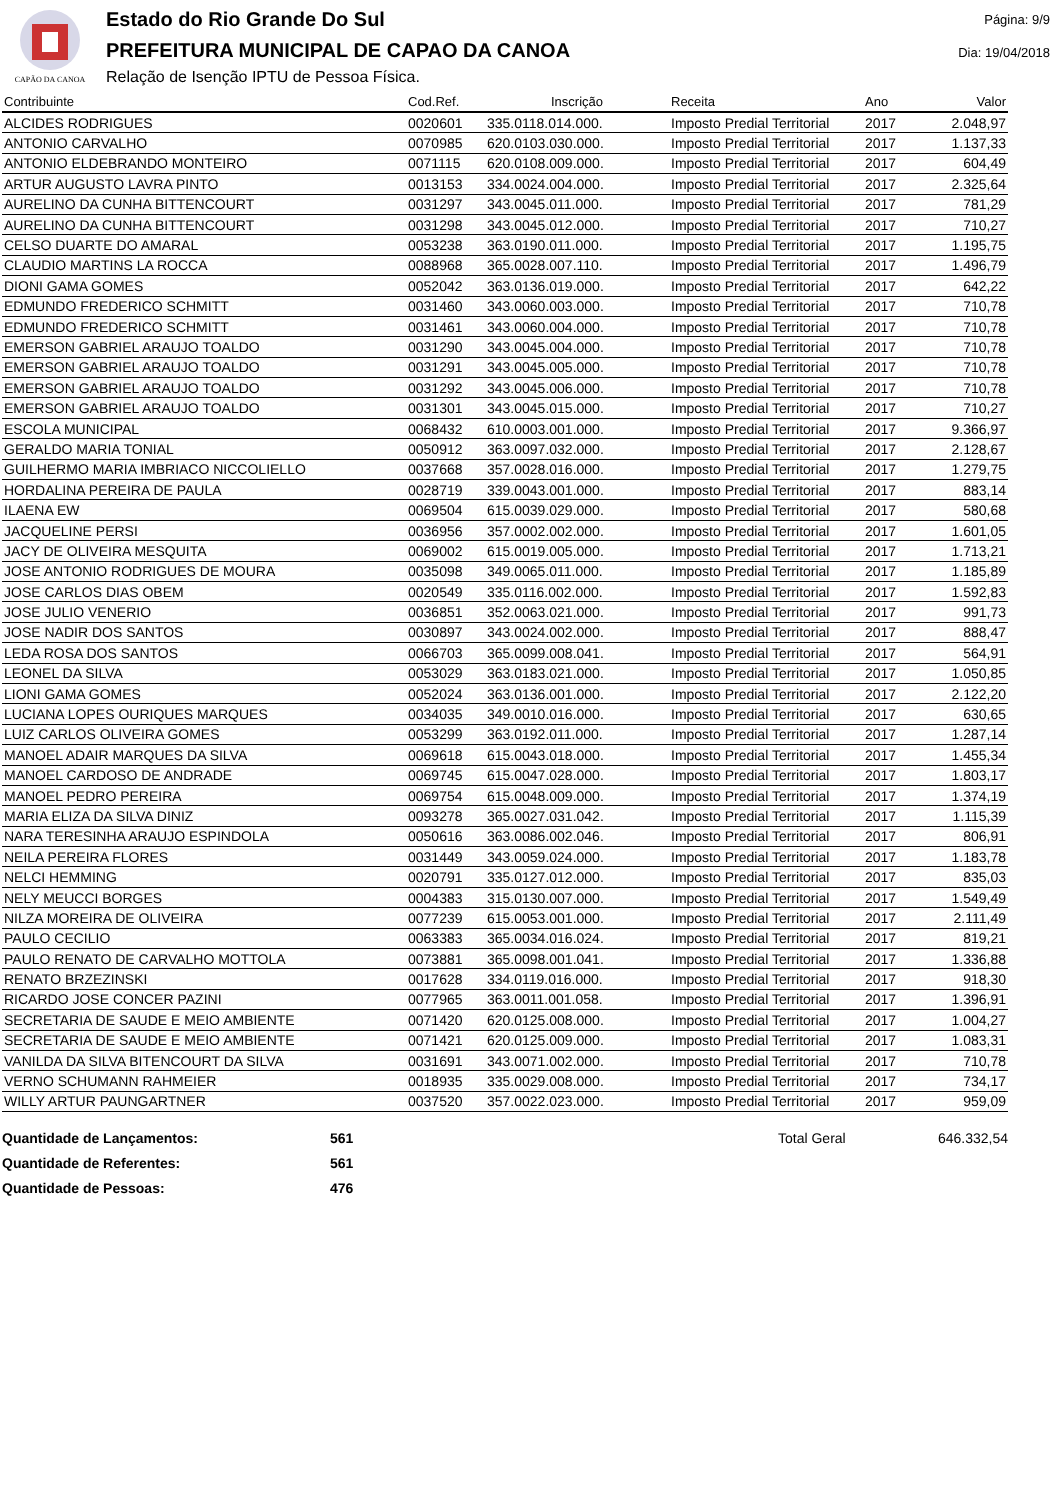CAPÃO DA CANOA
Estado do Rio Grande Do Sul
PREFEITURA MUNICIPAL DE CAPAO DA CANOA
Relação de Isenção IPTU de Pessoa Física.
Página: 9/9
Dia: 19/04/2018
| Contribuinte | Cod.Ref. | Inscrição | Receita | Ano | Valor |
| --- | --- | --- | --- | --- | --- |
| ALCIDES RODRIGUES | 0020601 | 335.0118.014.000. | Imposto Predial Territorial | 2017 | 2.048,97 |
| ANTONIO CARVALHO | 0070985 | 620.0103.030.000. | Imposto Predial Territorial | 2017 | 1.137,33 |
| ANTONIO ELDEBRANDO MONTEIRO | 0071115 | 620.0108.009.000. | Imposto Predial Territorial | 2017 | 604,49 |
| ARTUR AUGUSTO LAVRA PINTO | 0013153 | 334.0024.004.000. | Imposto Predial Territorial | 2017 | 2.325,64 |
| AURELINO DA CUNHA BITTENCOURT | 0031297 | 343.0045.011.000. | Imposto Predial Territorial | 2017 | 781,29 |
| AURELINO DA CUNHA BITTENCOURT | 0031298 | 343.0045.012.000. | Imposto Predial Territorial | 2017 | 710,27 |
| CELSO DUARTE DO AMARAL | 0053238 | 363.0190.011.000. | Imposto Predial Territorial | 2017 | 1.195,75 |
| CLAUDIO MARTINS LA ROCCA | 0088968 | 365.0028.007.110. | Imposto Predial Territorial | 2017 | 1.496,79 |
| DIONI GAMA GOMES | 0052042 | 363.0136.019.000. | Imposto Predial Territorial | 2017 | 642,22 |
| EDMUNDO FREDERICO SCHMITT | 0031460 | 343.0060.003.000. | Imposto Predial Territorial | 2017 | 710,78 |
| EDMUNDO FREDERICO SCHMITT | 0031461 | 343.0060.004.000. | Imposto Predial Territorial | 2017 | 710,78 |
| EMERSON GABRIEL ARAUJO TOALDO | 0031290 | 343.0045.004.000. | Imposto Predial Territorial | 2017 | 710,78 |
| EMERSON GABRIEL ARAUJO TOALDO | 0031291 | 343.0045.005.000. | Imposto Predial Territorial | 2017 | 710,78 |
| EMERSON GABRIEL ARAUJO TOALDO | 0031292 | 343.0045.006.000. | Imposto Predial Territorial | 2017 | 710,78 |
| EMERSON GABRIEL ARAUJO TOALDO | 0031301 | 343.0045.015.000. | Imposto Predial Territorial | 2017 | 710,27 |
| ESCOLA MUNICIPAL | 0068432 | 610.0003.001.000. | Imposto Predial Territorial | 2017 | 9.366,97 |
| GERALDO MARIA TONIAL | 0050912 | 363.0097.032.000. | Imposto Predial Territorial | 2017 | 2.128,67 |
| GUILHERMO MARIA IMBRIACO NICCOLIELLO | 0037668 | 357.0028.016.000. | Imposto Predial Territorial | 2017 | 1.279,75 |
| HORDALINA PEREIRA DE PAULA | 0028719 | 339.0043.001.000. | Imposto Predial Territorial | 2017 | 883,14 |
| ILAENA EW | 0069504 | 615.0039.029.000. | Imposto Predial Territorial | 2017 | 580,68 |
| JACQUELINE PERSI | 0036956 | 357.0002.002.000. | Imposto Predial Territorial | 2017 | 1.601,05 |
| JACY DE OLIVEIRA MESQUITA | 0069002 | 615.0019.005.000. | Imposto Predial Territorial | 2017 | 1.713,21 |
| JOSE ANTONIO RODRIGUES DE MOURA | 0035098 | 349.0065.011.000. | Imposto Predial Territorial | 2017 | 1.185,89 |
| JOSE CARLOS DIAS OBEM | 0020549 | 335.0116.002.000. | Imposto Predial Territorial | 2017 | 1.592,83 |
| JOSE JULIO VENERIO | 0036851 | 352.0063.021.000. | Imposto Predial Territorial | 2017 | 991,73 |
| JOSE NADIR DOS SANTOS | 0030897 | 343.0024.002.000. | Imposto Predial Territorial | 2017 | 888,47 |
| LEDA ROSA DOS SANTOS | 0066703 | 365.0099.008.041. | Imposto Predial Territorial | 2017 | 564,91 |
| LEONEL DA SILVA | 0053029 | 363.0183.021.000. | Imposto Predial Territorial | 2017 | 1.050,85 |
| LIONI GAMA GOMES | 0052024 | 363.0136.001.000. | Imposto Predial Territorial | 2017 | 2.122,20 |
| LUCIANA LOPES OURIQUES MARQUES | 0034035 | 349.0010.016.000. | Imposto Predial Territorial | 2017 | 630,65 |
| LUIZ CARLOS OLIVEIRA GOMES | 0053299 | 363.0192.011.000. | Imposto Predial Territorial | 2017 | 1.287,14 |
| MANOEL ADAIR MARQUES DA SILVA | 0069618 | 615.0043.018.000. | Imposto Predial Territorial | 2017 | 1.455,34 |
| MANOEL CARDOSO DE ANDRADE | 0069745 | 615.0047.028.000. | Imposto Predial Territorial | 2017 | 1.803,17 |
| MANOEL PEDRO PEREIRA | 0069754 | 615.0048.009.000. | Imposto Predial Territorial | 2017 | 1.374,19 |
| MARIA ELIZA DA SILVA DINIZ | 0093278 | 365.0027.031.042. | Imposto Predial Territorial | 2017 | 1.115,39 |
| NARA TERESINHA ARAUJO ESPINDOLA | 0050616 | 363.0086.002.046. | Imposto Predial Territorial | 2017 | 806,91 |
| NEILA PEREIRA FLORES | 0031449 | 343.0059.024.000. | Imposto Predial Territorial | 2017 | 1.183,78 |
| NELCI HEMMING | 0020791 | 335.0127.012.000. | Imposto Predial Territorial | 2017 | 835,03 |
| NELY MEUCCI BORGES | 0004383 | 315.0130.007.000. | Imposto Predial Territorial | 2017 | 1.549,49 |
| NILZA MOREIRA DE OLIVEIRA | 0077239 | 615.0053.001.000. | Imposto Predial Territorial | 2017 | 2.111,49 |
| PAULO CECILIO | 0063383 | 365.0034.016.024. | Imposto Predial Territorial | 2017 | 819,21 |
| PAULO RENATO DE CARVALHO MOTTOLA | 0073881 | 365.0098.001.041. | Imposto Predial Territorial | 2017 | 1.336,88 |
| RENATO BRZEZINSKI | 0017628 | 334.0119.016.000. | Imposto Predial Territorial | 2017 | 918,30 |
| RICARDO JOSE CONCER PAZINI | 0077965 | 363.0011.001.058. | Imposto Predial Territorial | 2017 | 1.396,91 |
| SECRETARIA DE SAUDE E MEIO AMBIENTE | 0071420 | 620.0125.008.000. | Imposto Predial Territorial | 2017 | 1.004,27 |
| SECRETARIA DE SAUDE E MEIO AMBIENTE | 0071421 | 620.0125.009.000. | Imposto Predial Territorial | 2017 | 1.083,31 |
| VANILDA DA SILVA BITENCOURT DA SILVA | 0031691 | 343.0071.002.000. | Imposto Predial Territorial | 2017 | 710,78 |
| VERNO SCHUMANN RAHMEIER | 0018935 | 335.0029.008.000. | Imposto Predial Territorial | 2017 | 734,17 |
| WILLY ARTUR PAUNGARTNER | 0037520 | 357.0022.023.000. | Imposto Predial Territorial | 2017 | 959,09 |
Quantidade de Lançamentos:
Quantidade de Referentes:
Quantidade de Pessoas:
561
561
476
Total Geral 646.332,54